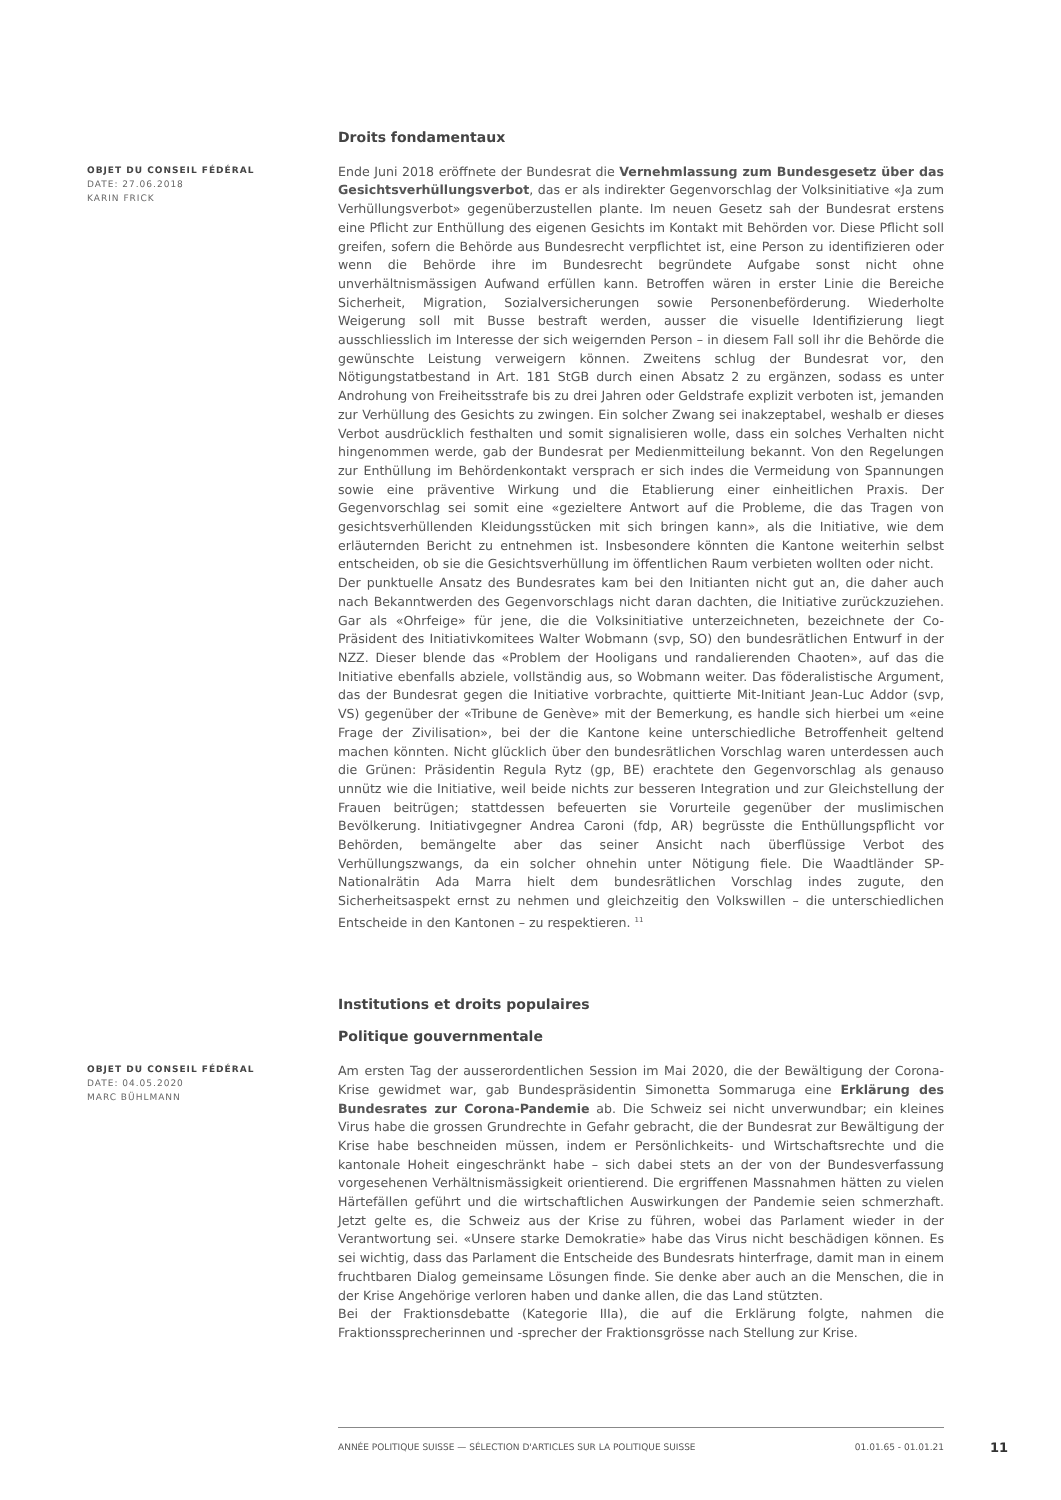Droits fondamentaux
OBJET DU CONSEIL FÉDÉRAL
DATE: 27.06.2018
KARIN FRICK
Ende Juni 2018 eröffnete der Bundesrat die Vernehmlassung zum Bundesgesetz über das Gesichtsverhüllungsverbot, das er als indirekter Gegenvorschlag der Volksinitiative «Ja zum Verhüllungsverbot» gegenüberzustellen plante. Im neuen Gesetz sah der Bundesrat erstens eine Pflicht zur Enthüllung des eigenen Gesichts im Kontakt mit Behörden vor. Diese Pflicht soll greifen, sofern die Behörde aus Bundesrecht verpflichtet ist, eine Person zu identifizieren oder wenn die Behörde ihre im Bundesrecht begründete Aufgabe sonst nicht ohne unverhältnismässigen Aufwand erfüllen kann. Betroffen wären in erster Linie die Bereiche Sicherheit, Migration, Sozialversicherungen sowie Personenbeförderung. Wiederholte Weigerung soll mit Busse bestraft werden, ausser die visuelle Identifizierung liegt ausschliesslich im Interesse der sich weigernden Person – in diesem Fall soll ihr die Behörde die gewünschte Leistung verweigern können. Zweitens schlug der Bundesrat vor, den Nötigungstatbestand in Art. 181 StGB durch einen Absatz 2 zu ergänzen, sodass es unter Androhung von Freiheitsstrafe bis zu drei Jahren oder Geldstrafe explizit verboten ist, jemanden zur Verhüllung des Gesichts zu zwingen. Ein solcher Zwang sei inakzeptabel, weshalb er dieses Verbot ausdrücklich festhalten und somit signalisieren wolle, dass ein solches Verhalten nicht hingenommen werde, gab der Bundesrat per Medienmitteilung bekannt. Von den Regelungen zur Enthüllung im Behördenkontakt versprach er sich indes die Vermeidung von Spannungen sowie eine präventive Wirkung und die Etablierung einer einheitlichen Praxis. Der Gegenvorschlag sei somit eine «gezieltere Antwort auf die Probleme, die das Tragen von gesichtsverhüllenden Kleidungsstücken mit sich bringen kann», als die Initiative, wie dem erläuternden Bericht zu entnehmen ist. Insbesondere könnten die Kantone weiterhin selbst entscheiden, ob sie die Gesichtsverhüllung im öffentlichen Raum verbieten wollten oder nicht.
Der punktuelle Ansatz des Bundesrates kam bei den Initianten nicht gut an, die daher auch nach Bekanntwerden des Gegenvorschlags nicht daran dachten, die Initiative zurückzuziehen. Gar als «Ohrfeige» für jene, die die Volksinitiative unterzeichneten, bezeichnete der Co-Präsident des Initiativkomitees Walter Wobmann (svp, SO) den bundesrätlichen Entwurf in der NZZ. Dieser blende das «Problem der Hooligans und randalierenden Chaoten», auf das die Initiative ebenfalls abziele, vollständig aus, so Wobmann weiter. Das föderalistische Argument, das der Bundesrat gegen die Initiative vorbrachte, quittierte Mit-Initiant Jean-Luc Addor (svp, VS) gegenüber der «Tribune de Genève» mit der Bemerkung, es handle sich hierbei um «eine Frage der Zivilisation», bei der die Kantone keine unterschiedliche Betroffenheit geltend machen könnten. Nicht glücklich über den bundesrätlichen Vorschlag waren unterdessen auch die Grünen: Präsidentin Regula Rytz (gp, BE) erachtete den Gegenvorschlag als genauso unnütz wie die Initiative, weil beide nichts zur besseren Integration und zur Gleichstellung der Frauen beitrügen; stattdessen befeuerten sie Vorurteile gegenüber der muslimischen Bevölkerung. Initiativgegner Andrea Caroni (fdp, AR) begrüsste die Enthüllungspflicht vor Behörden, bemängelte aber das seiner Ansicht nach überflüssige Verbot des Verhüllungszwangs, da ein solcher ohnehin unter Nötigung fiele. Die Waadtländer SP-Nationalrätin Ada Marra hielt dem bundesrätlichen Vorschlag indes zugute, den Sicherheitsaspekt ernst zu nehmen und gleichzeitig den Volkswillen – die unterschiedlichen Entscheide in den Kantonen – zu respektieren. <sup>11</sup>
Institutions et droits populaires
Politique gouvernmentale
OBJET DU CONSEIL FÉDÉRAL
DATE: 04.05.2020
MARC BÜHLMANN
Am ersten Tag der ausserordentlichen Session im Mai 2020, die der Bewältigung der Corona-Krise gewidmet war, gab Bundespräsidentin Simonetta Sommaruga eine Erklärung des Bundesrates zur Corona-Pandemie ab. Die Schweiz sei nicht unverwundbar; ein kleines Virus habe die grossen Grundrechte in Gefahr gebracht, die der Bundesrat zur Bewältigung der Krise habe beschneiden müssen, indem er Persönlichkeits- und Wirtschaftsrechte und die kantonale Hoheit eingeschränkt habe – sich dabei stets an der von der Bundesverfassung vorgesehenen Verhältnismässigkeit orientierend. Die ergriffenen Massnahmen hätten zu vielen Härtefällen geführt und die wirtschaftlichen Auswirkungen der Pandemie seien schmerzhaft. Jetzt gelte es, die Schweiz aus der Krise zu führen, wobei das Parlament wieder in der Verantwortung sei. «Unsere starke Demokratie» habe das Virus nicht beschädigen können. Es sei wichtig, dass das Parlament die Entscheide des Bundesrats hinterfrage, damit man in einem fruchtbaren Dialog gemeinsame Lösungen finde. Sie denke aber auch an die Menschen, die in der Krise Angehörige verloren haben und danke allen, die das Land stützten.
Bei der Fraktionsdebatte (Kategorie IIIa), die auf die Erklärung folgte, nahmen die Fraktionssprecherinnen und -sprecher der Fraktionsgrösse nach Stellung zur Krise.
ANNÉE POLITIQUE SUISSE — SÉLECTION D'ARTICLES SUR LA POLITIQUE SUISSE 01.01.65 - 01.01.21
11